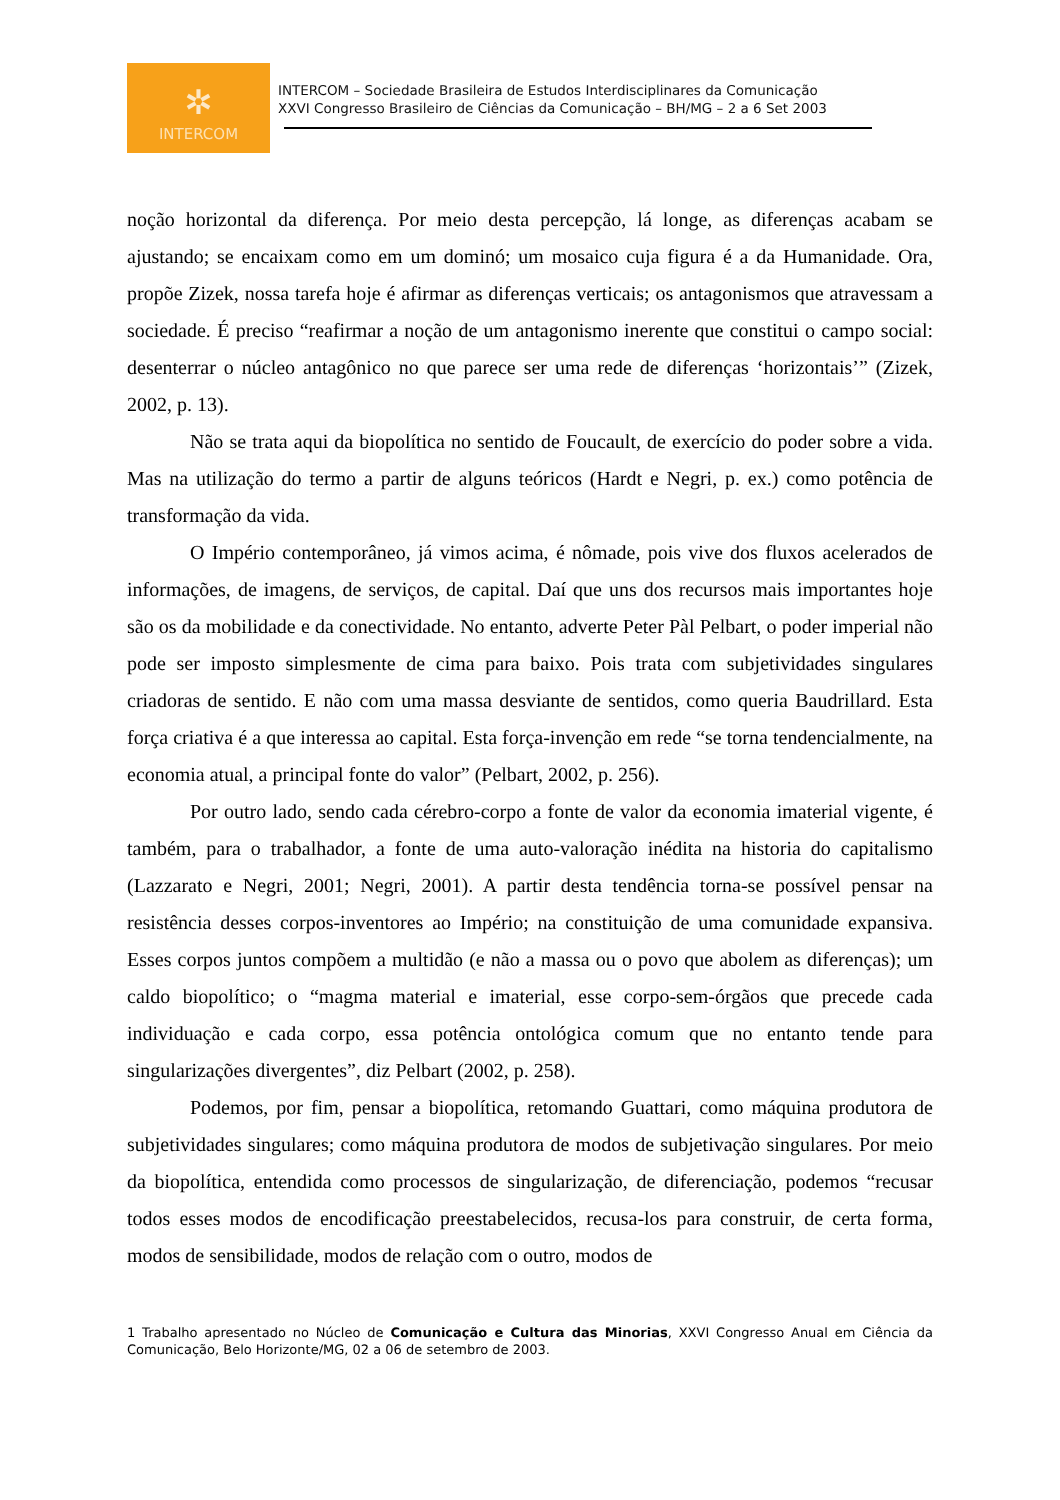✲
INTERCOM
INTERCOM – Sociedade Brasileira de Estudos Interdisciplinares da Comunicação
XXVI Congresso Brasileiro de Ciências da Comunicação – BH/MG – 2 a 6 Set 2003
noção horizontal da diferença. Por meio desta percepção, lá longe, as diferenças acabam se ajustando; se encaixam como em um dominó; um mosaico cuja figura é a da Humanidade. Ora, propõe Zizek, nossa tarefa hoje é afirmar as diferenças verticais; os antagonismos que atravessam a sociedade. É preciso “reafirmar a noção de um antagonismo inerente que constitui o campo social: desenterrar o núcleo antagônico no que parece ser uma rede de diferenças ‘horizontais’” (Zizek, 2002, p. 13).
Não se trata aqui da biopolítica no sentido de Foucault, de exercício do poder sobre a vida. Mas na utilização do termo a partir de alguns teóricos (Hardt e Negri, p. ex.) como potência de transformação da vida.
O Império contemporâneo, já vimos acima, é nômade, pois vive dos fluxos acelerados de informações, de imagens, de serviços, de capital. Daí que uns dos recursos mais importantes hoje são os da mobilidade e da conectividade. No entanto, adverte Peter Pàl Pelbart, o poder imperial não pode ser imposto simplesmente de cima para baixo. Pois trata com subjetividades singulares criadoras de sentido. E não com uma massa desviante de sentidos, como queria Baudrillard. Esta força criativa é a que interessa ao capital. Esta força-invenção em rede “se torna tendencialmente, na economia atual, a principal fonte do valor” (Pelbart, 2002, p. 256).
Por outro lado, sendo cada cérebro-corpo a fonte de valor da economia imaterial vigente, é também, para o trabalhador, a fonte de uma auto-valoração inédita na historia do capitalismo (Lazzarato e Negri, 2001; Negri, 2001). A partir desta tendência torna-se possível pensar na resistência desses corpos-inventores ao Império; na constituição de uma comunidade expansiva. Esses corpos juntos compõem a multidão (e não a massa ou o povo que abolem as diferenças); um caldo biopolítico; o “magma material e imaterial, esse corpo-sem-órgãos que precede cada individuação e cada corpo, essa potência ontológica comum que no entanto tende para singularizações divergentes”, diz Pelbart (2002, p. 258).
Podemos, por fim, pensar a biopolítica, retomando Guattari, como máquina produtora de subjetividades singulares; como máquina produtora de modos de subjetivação singulares. Por meio da biopolítica, entendida como processos de singularização, de diferenciação, podemos “recusar todos esses modos de encodificação preestabelecidos, recusa-los para construir, de certa forma, modos de sensibilidade, modos de relação com o outro, modos de
1 Trabalho apresentado no Núcleo de Comunicação e Cultura das Minorias, XXVI Congresso Anual em Ciência da Comunicação, Belo Horizonte/MG, 02 a 06 de setembro de 2003.